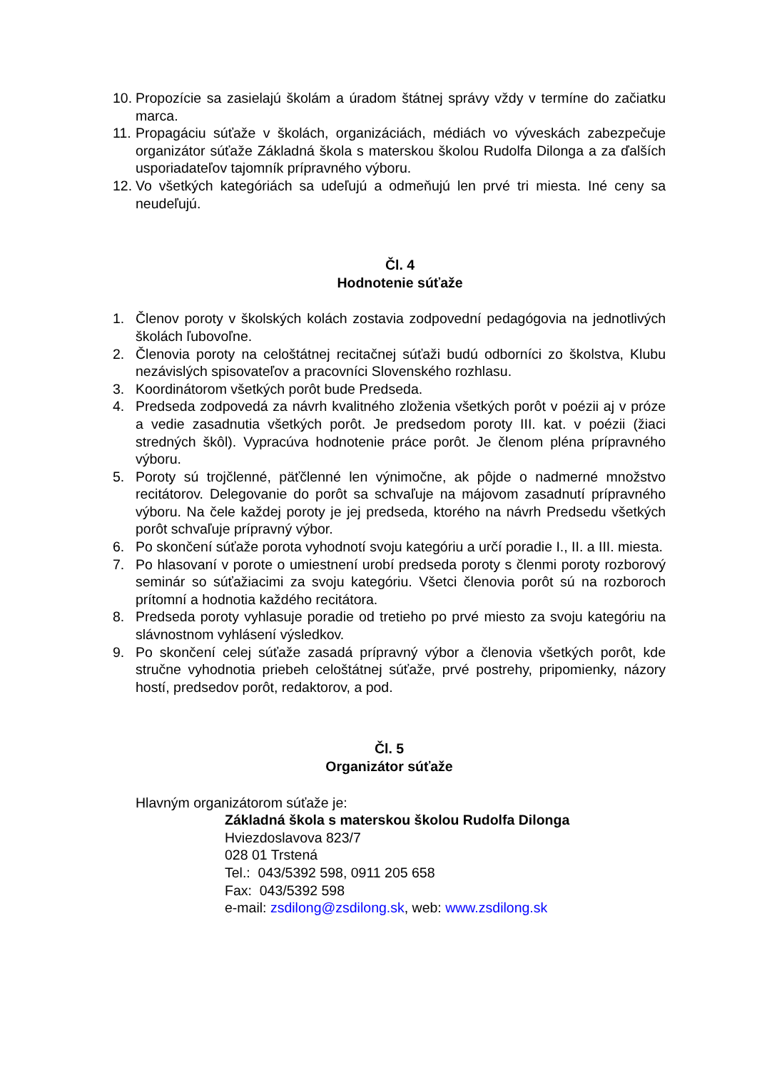10. Propozície sa zasielajú školám a úradom štátnej správy vždy v termíne do začiatku marca.
11. Propagáciu súťaže v školách, organizáciách, médiách vo vývesk​ách zabezpečuje organizátor súťaže Základná škola s materskou školou Rudolfa Dilonga a za ďalších usporiadateľov tajomník prípravného výboru.
12. Vo všetkých kategóriách sa udeľujú a odmeňujú len prvé tri miesta. Iné ceny sa neudeľujú.
Čl. 4
Hodnotenie súťaže
1. Členov poroty v školských kolách zostavia zodpovední pedagógovia na jednotlivých školách ľubovoľne.
2. Členovia poroty na celoštátnej recitačnej súťaži budú odborníci zo školstva, Klubu nezávislých spisovateľov a pracovníci Slovenského rozhlasu.
3. Koordinátorom všetkých porôt bude Predseda.
4. Predseda zodpovedá za návrh kvalitného zloženia všetkých porôt v poézii aj v próze a vedie zasadnutia všetkých porôt. Je predsedom poroty III. kat. v poézii (žiaci stredných škôl). Vypracúva hodnotenie práce porôt. Je členom pléna prípravného výboru.
5. Poroty sú trojčlenné, päťčlenné len výnimočne, ak pôjde o nadmerné množstvo recitátorov. Delegovanie do porôt sa schvaľuje na májovom zasadnutí prípravného výboru. Na čele každej poroty je jej predseda, ktorého na návrh Predsedu všetkých porôt schvaľuje prípravný výbor.
6. Po skončení súťaže porota vyhodnotí svoju kategóriu a určí poradie I., II. a III. miesta.
7. Po hlasovaní v porote o umiestnení urobí predseda poroty s členmi poroty rozborový seminár so súťažiacimi za svoju kategóriu. Všetci členovia porôt sú na rozboroch prítomní a hodnotia každého recitátora.
8. Predseda poroty vyhlasuje poradie od tretieho po prvé miesto za svoju kategóriu na slávnostnom vyhlásení výsledkov.
9. Po skončení celej súťaže zasadá prípravný výbor a členovia všetkých porôt, kde stručne vyhodnotia priebeh celoštátnej súťaže, prvé postrehy, pripomienky, názory hostí, predsedov porôt, redaktorov, a pod.
Čl. 5
Organizátor súťaže
Hlavným organizátorom súťaže je:
Základná škola s materskou školou Rudolfa Dilonga
Hviezdoslavova 823/7
028 01 Trstená
Tel.: 043/5392 598, 0911 205 658
Fax: 043/5392 598
e-mail: zsdilong@zsdilong.sk, web: www.zsdilong.sk